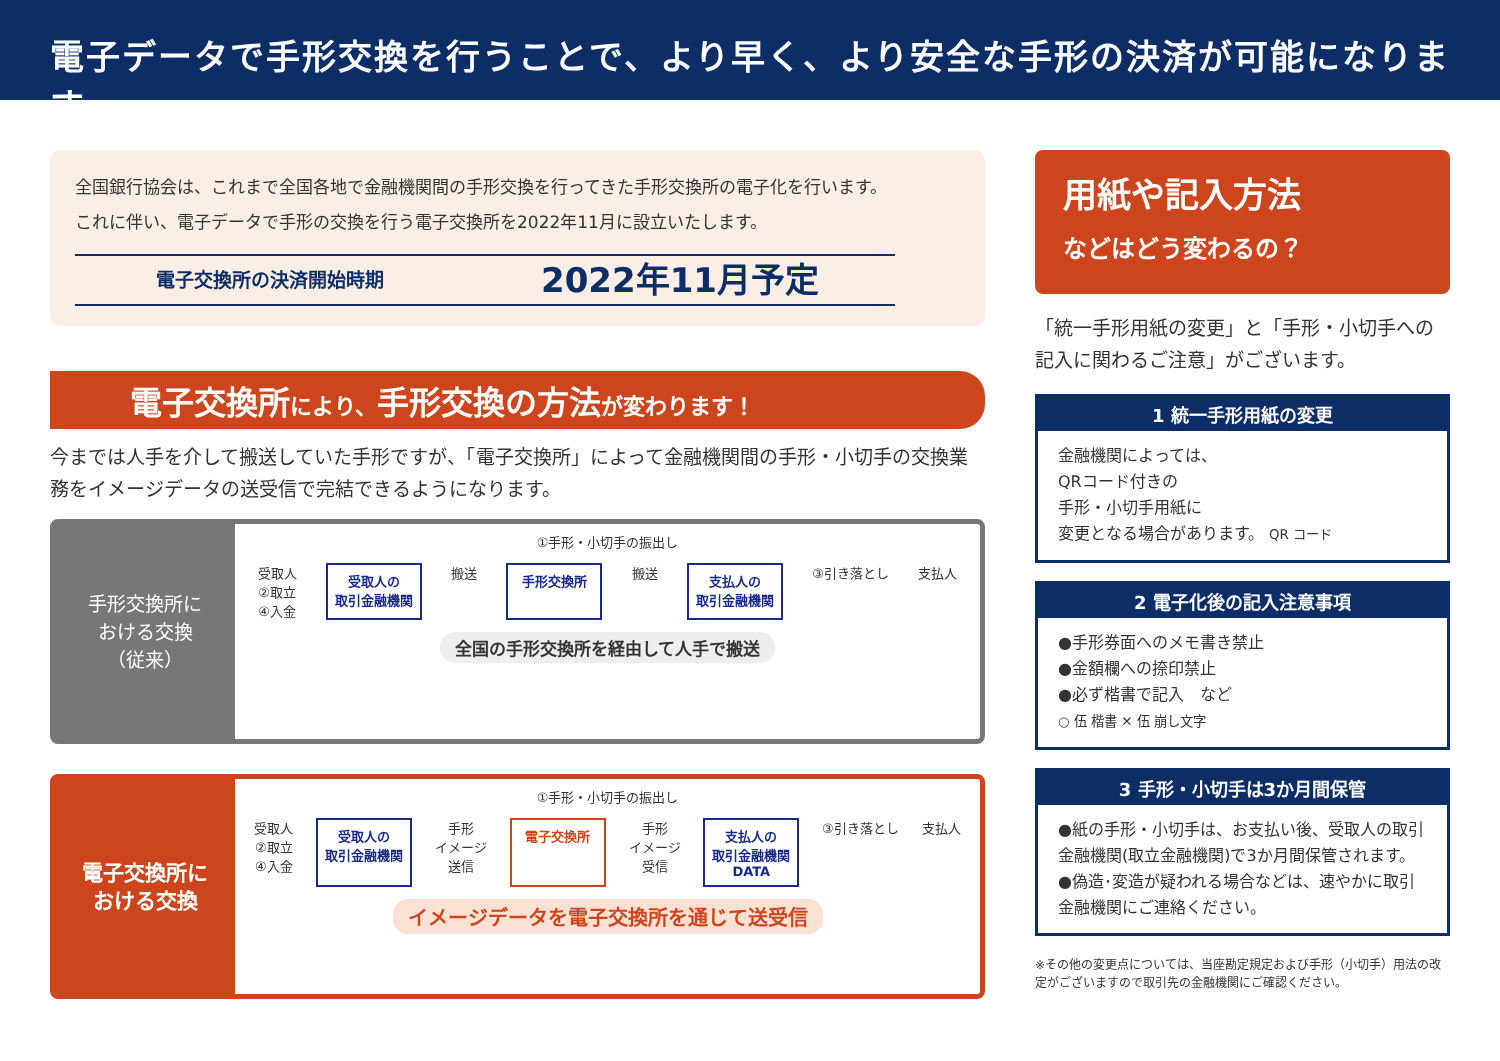電子データで手形交換を行うことで、より早く、より安全な手形の決済が可能になります
全国銀行協会は、これまで全国各地で金融機関間の手形交換を行ってきた手形交換所の電子化を行います。これに伴い、電子データで手形の交換を行う電子交換所を2022年11月に設立いたします。
電子交換所の決済開始時期
2022年11月予定
電子交換所により、手形交換の方法が変わります！
今までは人手を介して搬送していた手形ですが、「電子交換所」によって金融機関間の手形・小切手の交換業務をイメージデータの送受信で完結できるようになります。
手形交換所に
おける交換
（従来）
①手形・小切手の振出し
受取人
②取立
④入金 受取人の
取引金融機関 搬送 手形交換所 搬送 支払人の
取引金融機関 ③引き落とし 支払人
全国の手形交換所を経由して人手で搬送
電子交換所に
おける交換
①手形・小切手の振出し
受取人
②取立
④入金 受取人の
取引金融機関 手形
イメージ
送信 電子交換所 手形
イメージ
受信 支払人の
取引金融機関
DATA ③引き落とし 支払人
イメージデータを電子交換所を通じて送受信
用紙や記入方法
などはどう変わるの？
「統一手形用紙の変更」と「手形・小切手への記入に関わるご注意」がございます。
1 統一手形用紙の変更
金融機関によっては、
QRコード付きの
手形・小切手用紙に
変更となる場合があります。 QR コード
2 電子化後の記入注意事項
●手形券面へのメモ書き禁止
●金額欄への捺印禁止
●必ず楷書で記入　など
○ 伍 楷書 ✕ 伍 崩し文字
3 手形・小切手は3か月間保管
●紙の手形・小切手は、お支払い後、受取人の取引金融機関(取立金融機関)で3か月間保管されます。
●偽造･変造が疑われる場合などは、速やかに取引金融機関にご連絡ください。
※その他の変更点については、当座勘定規定および手形（小切手）用法の改定がございますので取引先の金融機関にご確認ください。